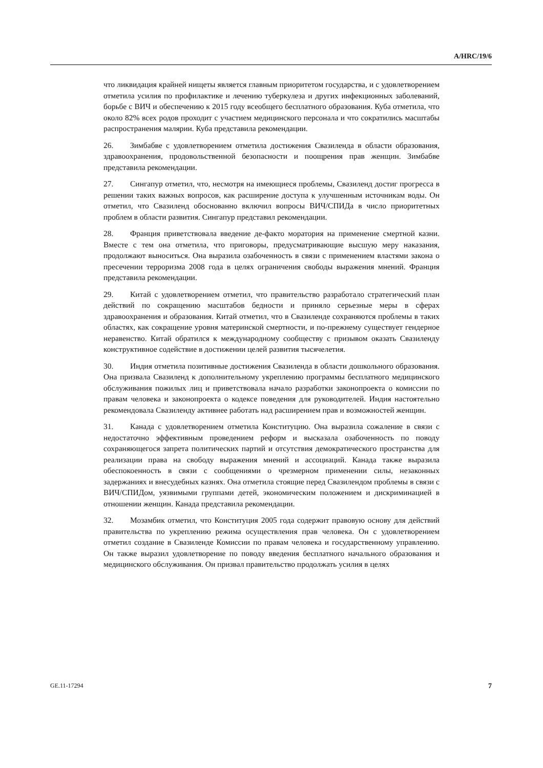A/HRC/19/6
что ликвидация крайней нищеты является главным приоритетом государства, и с удовлетворением отметила усилия по профилактике и лечению туберкулеза и других инфекционных заболеваний, борьбе с ВИЧ и обеспечению к 2015 году всеобщего бесплатного образования. Куба отметила, что около 82% всех родов проходит с участием медицинского персонала и что сократились масштабы распространения малярии. Куба представила рекомендации.
26. Зимбабве с удовлетворением отметила достижения Свазиленда в области образования, здравоохранения, продовольственной безопасности и поощрения прав женщин. Зимбабве представила рекомендации.
27. Сингапур отметил, что, несмотря на имеющиеся проблемы, Свазиленд достиг прогресса в решении таких важных вопросов, как расширение доступа к улучшенным источникам воды. Он отметил, что Свазиленд обоснованно включил вопросы ВИЧ/СПИДа в число приоритетных проблем в области развития. Сингапур представил рекомендации.
28. Франция приветствовала введение де-факто моратория на применение смертной казни. Вместе с тем она отметила, что приговоры, предусматривающие высшую меру наказания, продолжают выноситься. Она выразила озабоченность в связи с применением властями закона о пресечении терроризма 2008 года в целях ограничения свободы выражения мнений. Франция представила рекомендации.
29. Китай с удовлетворением отметил, что правительство разработало стратегический план действий по сокращению масштабов бедности и приняло серьезные меры в сферах здравоохранения и образования. Китай отметил, что в Свазиленде сохраняются проблемы в таких областях, как сокращение уровня материнской смертности, и по-прежнему существует гендерное неравенство. Китай обратился к международному сообществу с призывом оказать Свазиленду конструктивное содействие в достижении целей развития тысячелетия.
30. Индия отметила позитивные достижения Свазиленда в области дошкольного образования. Она призвала Свазиленд к дополнительному укреплению программы бесплатного медицинского обслуживания пожилых лиц и приветствовала начало разработки законопроекта о комиссии по правам человека и законопроекта о кодексе поведения для руководителей. Индия настоятельно рекомендовала Свазиленду активнее работать над расширением прав и возможностей женщин.
31. Канада с удовлетворением отметила Конституцию. Она выразила сожаление в связи с недостаточно эффективным проведением реформ и высказала озабоченность по поводу сохраняющегося запрета политических партий и отсутствия демократического пространства для реализации права на свободу выражения мнений и ассоциаций. Канада также выразила обеспокоенность в связи с сообщениями о чрезмерном применении силы, незаконных задержаниях и внесудебных казнях. Она отметила стоящие перед Свазилендом проблемы в связи с ВИЧ/СПИДом, уязвимыми группами детей, экономическим положением и дискриминацией в отношении женщин. Канада представила рекомендации.
32. Мозамбик отметил, что Конституция 2005 года содержит правовую основу для действий правительства по укреплению режима осуществления прав человека. Он с удовлетворением отметил создание в Свазиленде Комиссии по правам человека и государственному управлению. Он также выразил удовлетворение по поводу введения бесплатного начального образования и медицинского обслуживания. Он призвал правительство продолжать усилия в целях
GE.11-17294 7